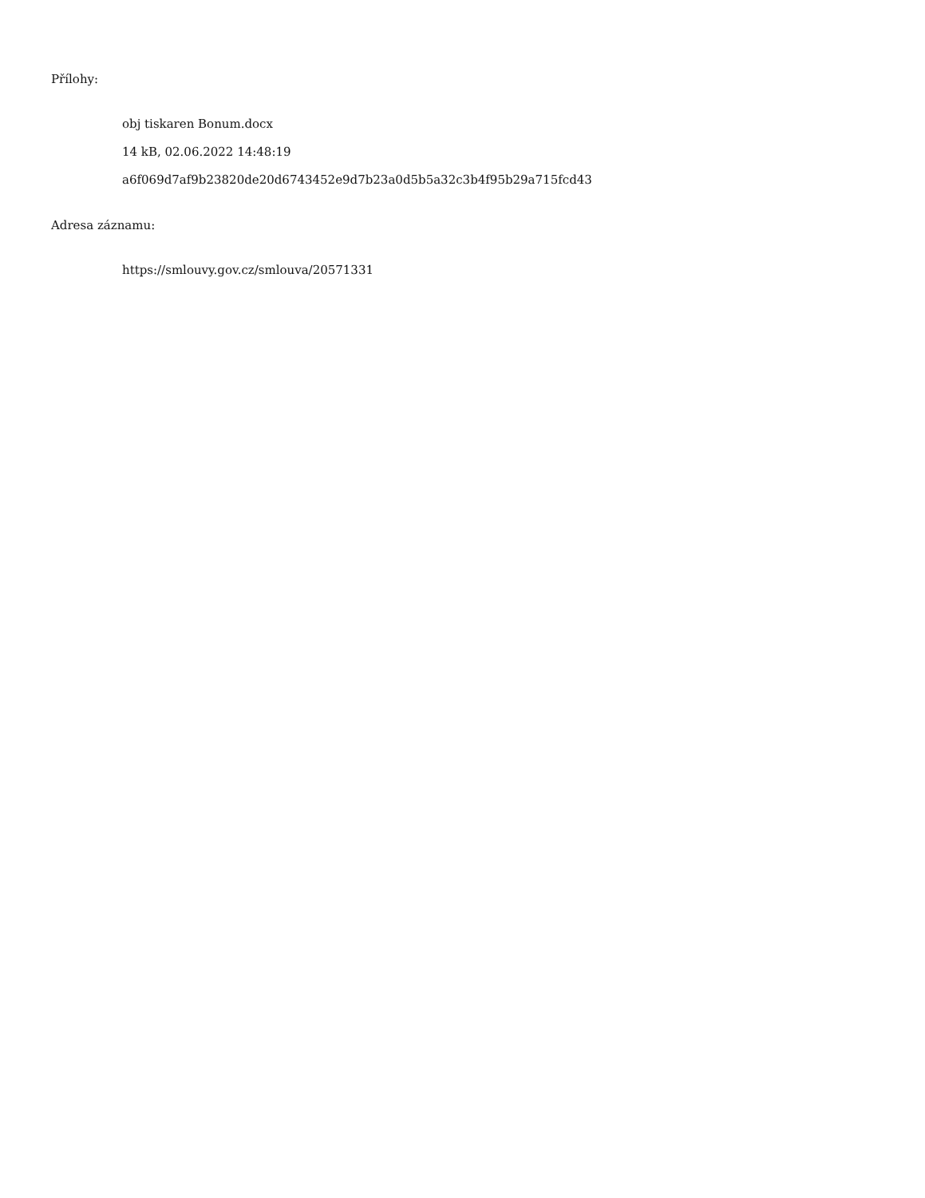Přílohy:
obj tiskaren Bonum.docx
14 kB, 02.06.2022 14:48:19
a6f069d7af9b23820de20d6743452e9d7b23a0d5b5a32c3b4f95b29a715fcd43
Adresa záznamu:
https://smlouvy.gov.cz/smlouva/20571331